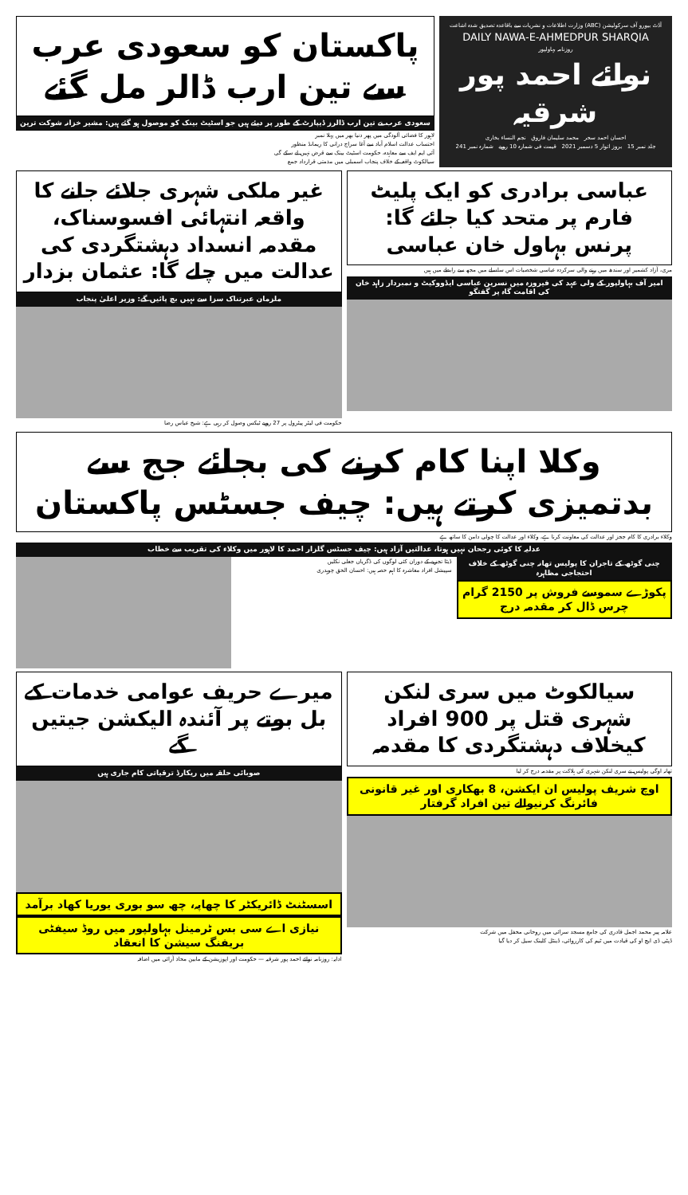آڈٹ بیورو آف سرکولیشن (ABC) وزارت اطلاعات و نشریات سے باقاعدہ تصدیق شدہ اشاعت
DAILY NAWA-E-AHMEDPUR SHARQIA
روزنامہ بہاولپور
نوائے احمد پور شرقیہ
احسان احمد سحر محمد سلیمان فاروق نجم النساء بخاری
جلد نمبر 15 بروز اتوار 5 دسمبر 2021 قیمت فی شمارہ 10 روپے شمارہ نمبر 241
پاکستان کو سعودی عرب سے تین ارب ڈالر مل گئے
سعودی عرب نے تین ارب ڈالرز ڈیپازٹ کے طور پر دیئے ہیں جو اسٹیٹ بینک کو موصول ہو گئے ہیں: مشیر خزانہ شوکت ترین
لاہور کا فضائی آلودگی میں پھر دنیا بھر میں پہلا نمبر
احتساب عدالت اسلام آباد سے آغا سراج درانی کا ریمانڈ منظور
آئی ایم ایف سے معاہدہ، حکومت اسٹیٹ بینک سے قرض نہیں لے سکے گی
سیالکوٹ واقعہ کے خلاف پنجاب اسمبلی میں مذمتی قرارداد جمع
عباسی برادری کو ایک پلیٹ فارم پر متحد کیا جائے گا: پرنس بہاول خان عباسی
مری، آزاد کشمیر اور سندھ میں رہنے والی سرکردہ عباسی شخصیات اس سلسلے میں مجھ سے رابطے میں ہیں
امیر آف بہاولپور کے ولی عہد کی فیروزہ میں نسرین عباسی ایڈووکیٹ و نمبردار زاہد خان کی اقامت گاہ پر گفتگو
غیر ملکی شہری جلائے جانے کا واقعہ انتہائی افسوسناک، مقدمہ انسداد دہشتگردی کی عدالت میں چلے گا: عثمان بزدار
ملزمان عبرتناک سزا سے نہیں بچ پائیں گے: وزیر اعلیٰ پنجاب
حکومت فی لیٹر پیٹرول پر 27 روپے ٹیکس وصول کر رہی ہے: شیخ عباس رضا
وکلا اپنا کام کرنے کی بجائے جج سے بدتمیزی کرتے ہیں: چیف جسٹس پاکستان
وکلاء برادری کا کام ججز اور عدالت کی معاونت کرنا ہے، وکلاء اور عدالت کا چولی دامن کا ساتھ ہے
عدلیہ کا کوئی رجحان نہیں ہوتا، عدالتیں آزاد ہیں: چیف جسٹس گلزار احمد کا لاہور میں وکلاء کی تقریب سے خطاب
چنی گوٹھ کے تاجران کا پولیس تھانہ چنی گوٹھ کے خلاف احتجاجی مظاہرہ
پکوڑے سموسے فروش پر 2150 گرام چرس ڈال کر مقدمہ درج
ڈیٹا تجزیے کے دوران کئی لوگوں کی ڈگریاں جعلی نکلیں
سپیشل افراد معاشرہ کا اہم حصہ ہیں: احسان الحق چوہدری
سیالکوٹ میں سری لنکن شہری قتل پر 900 افراد کیخلاف دہشتگردی کا مقدمہ
تھانہ اوگی پولیس نے سری لنکن شہری کی ہلاکت پر مقدمہ درج کر لیا
اوچ شریف پولیس ان ایکشن، 8 بھکاری اور غیر قانونی فائرنگ کرنیوالے تین افراد گرفتار
علامہ پیر محمد اجمل قادری کی جامع مسجد سرائی میں روحانی محفل میں شرکت
ڈپٹی ڈی ایچ او کی قیادت میں ٹیم کی کارروائی، ڈینٹل کلینک سیل کر دیا گیا
میرے حریف عوامی خدمات کے بل بوتے پر آئندہ الیکشن جیتیں گے
صوبائی حلقہ میں ریکارڈ ترقیاتی کام جاری ہیں
اسسٹنٹ ڈائریکٹر کا چھاپہ، چھ سو بوری یوریا کھاد برآمد
نیازی اے سی بس ٹرمینل بہاولپور میں روڈ سیفٹی بریفنگ سیشن کا انعقاد
ادایہ: روزنامہ نوائے احمد پور شرقیہ — حکومت اور اپوزیشن کے مابین محاذ آرائی میں اضافہ